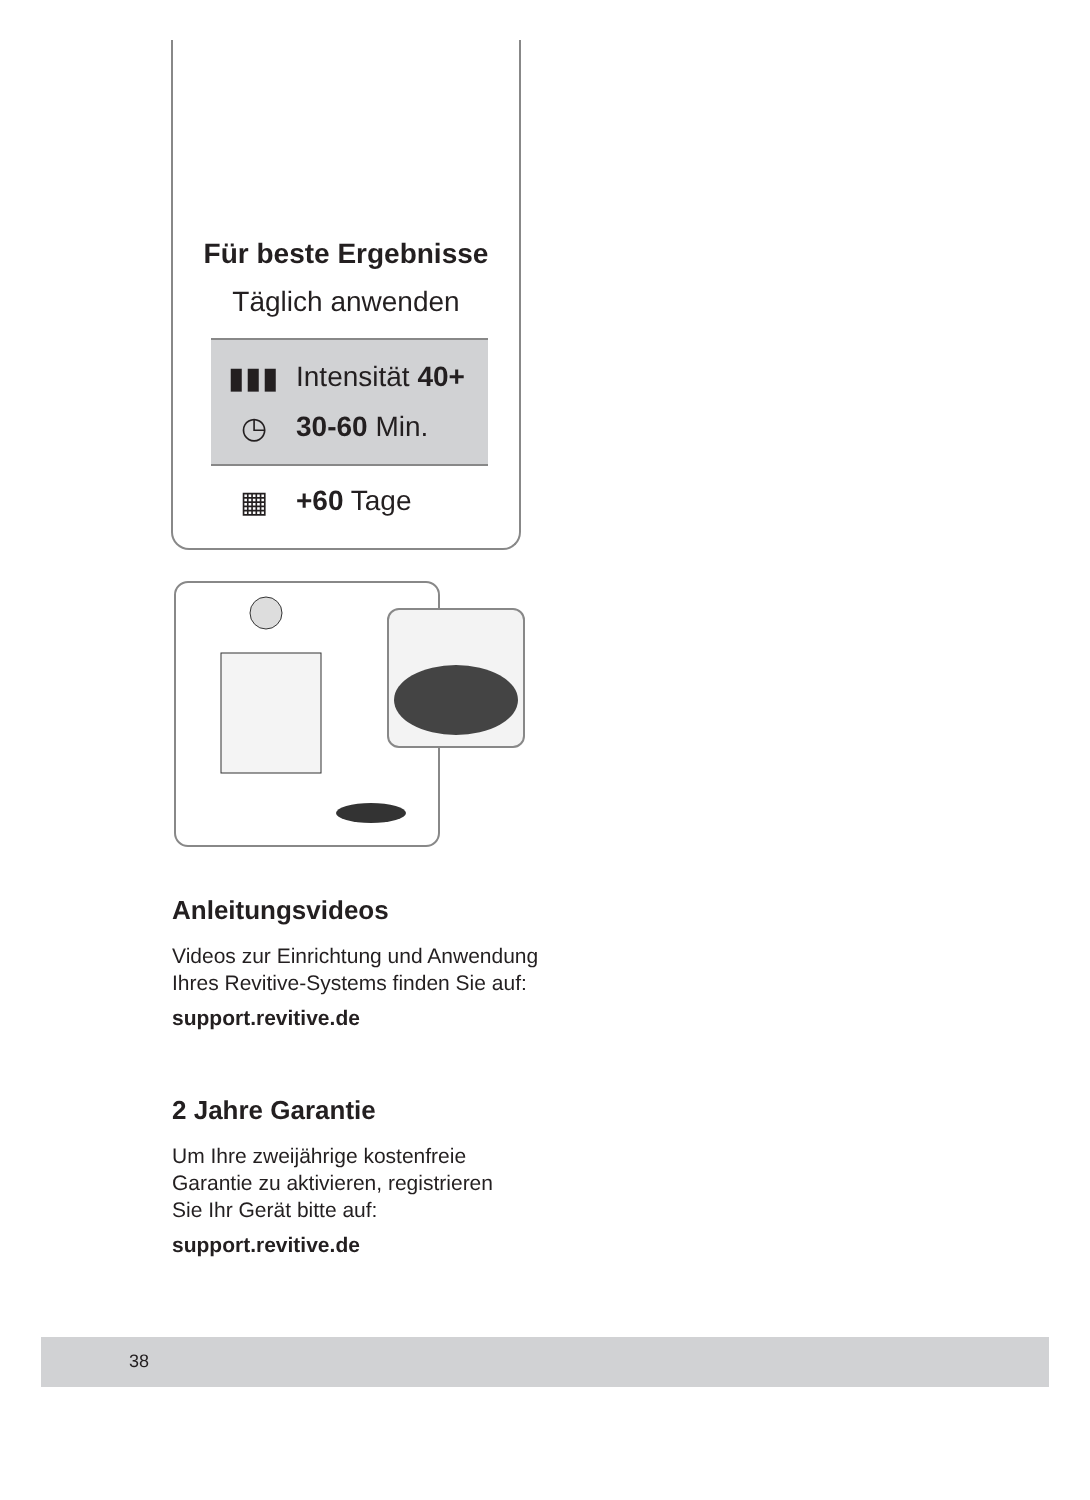Für beste Ergebnisse
Täglich anwenden
▮▮▮ Intensität 40+
◷ 30-60 Min.
▦ +60 Tage
Anleitungsvideos
Videos zur Einrichtung und Anwendung
Ihres Revitive-Systems finden Sie auf:
support.revitive.de
2 Jahre Garantie
Um Ihre zweijährige kostenfreie
Garantie zu aktivieren, registrieren
Sie Ihr Gerät bitte auf:
support.revitive.de
38